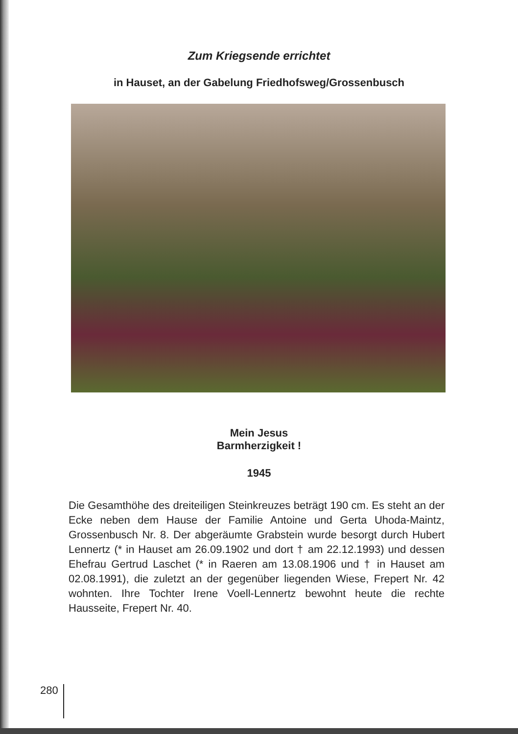Zum Kriegsende errichtet
in Hauset, an der Gabelung Friedhofsweg/Grossenbusch
Mein Jesus
Barmherzigkeit !
1945
Die Gesamthöhe des dreiteiligen Steinkreuzes beträgt 190 cm. Es steht an der Ecke neben dem Hause der Familie Antoine und Gerta Uhoda-Maintz, Grossenbusch Nr. 8. Der abgeräumte Grabstein wurde besorgt durch Hubert Lennertz (* in Hauset am 26.09.1902 und dort † am 22.12.1993) und dessen Ehefrau Gertrud Laschet (* in Raeren am 13.08.1906 und † in Hauset am 02.08.1991), die zuletzt an der gegenüber liegenden Wiese, Frepert Nr. 42 wohnten. Ihre Tochter Irene Voell-Lennertz bewohnt heute die rechte Hausseite, Frepert Nr. 40.
280